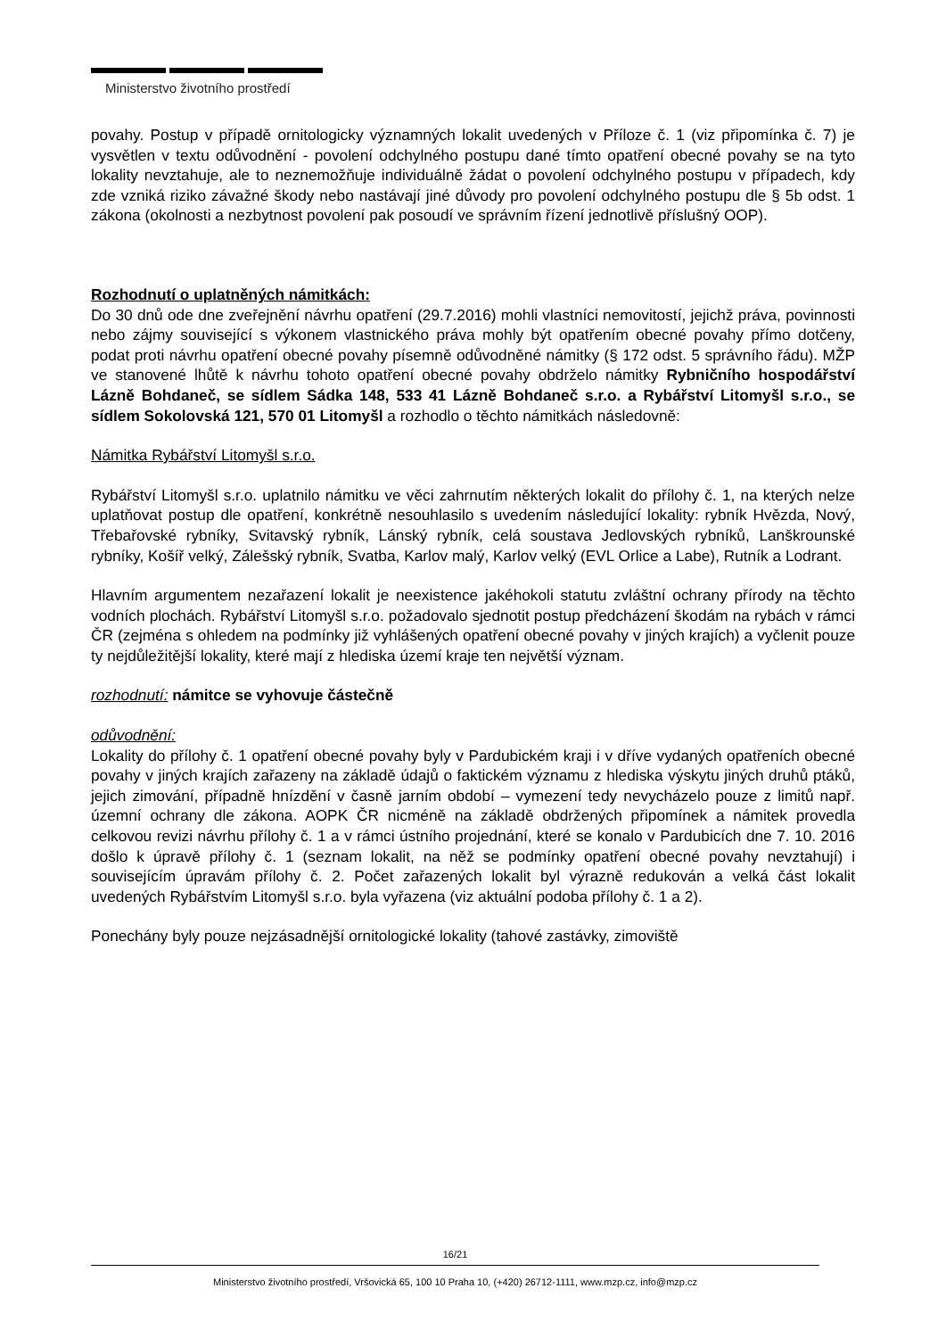Ministerstvo životního prostředí
povahy. Postup v případě ornitologicky významných lokalit uvedených v Příloze č. 1 (viz připomínka č. 7) je vysvětlen v textu odůvodnění - povolení odchylného postupu dané tímto opatření obecné povahy se na tyto lokality nevztahuje, ale to neznemožňuje individuálně žádat o povolení odchylného postupu v případech, kdy zde vzniká riziko závažné škody nebo nastávají jiné důvody pro povolení odchylného postupu dle § 5b odst. 1 zákona (okolnosti a nezbytnost povolení pak posoudí ve správním řízení jednotlivě příslušný OOP).
Rozhodnutí o uplatněných námitkách:
Do 30 dnů ode dne zveřejnění návrhu opatření (29.7.2016) mohli vlastníci nemovitostí, jejichž práva, povinnosti nebo zájmy související s výkonem vlastnického práva mohly být opatřením obecné povahy přímo dotčeny, podat proti návrhu opatření obecné povahy písemně odůvodněné námitky (§ 172 odst. 5 správního řádu). MŽP ve stanovené lhůtě k návrhu tohoto opatření obecné povahy obdrželo námitky Rybničního hospodářství Lázně Bohdaneč, se sídlem Sádka 148, 533 41 Lázně Bohdaneč s.r.o. a Rybářství Litomyšl s.r.o., se sídlem Sokolovská 121, 570 01 Litomyšl a rozhodlo o těchto námitkách následovně:
Námitka Rybářství Litomyšl s.r.o.
Rybářství Litomyšl s.r.o. uplatnilo námitku ve věci zahrnutím některých lokalit do přílohy č. 1, na kterých nelze uplatňovat postup dle opatření, konkrétně nesouhlasilo s uvedením následující lokality: rybník Hvězda, Nový, Třebařovské rybníky, Svitavský rybník, Lánský rybník, celá soustava Jedlovských rybníků, Lanškrounské rybníky, Košíř velký, Zálešský rybník, Svatba, Karlov malý, Karlov velký (EVL Orlice a Labe), Rutník a Lodrant.
Hlavním argumentem nezařazení lokalit je neexistence jakéhokoli statutu zvláštní ochrany přírody na těchto vodních plochách. Rybářství Litomyšl s.r.o. požadovalo sjednotit postup předcházení škodám na rybách v rámci ČR (zejména s ohledem na podmínky již vyhlášených opatření obecné povahy v jiných krajích) a vyčlenit pouze ty nejdůležitější lokality, které mají z hlediska území kraje ten největší význam.
rozhodnutí: námitce se vyhovuje částečně
odůvodnění:
Lokality do přílohy č. 1 opatření obecné povahy byly v Pardubickém kraji i v dříve vydaných opatřeních obecné povahy v jiných krajích zařazeny na základě údajů o faktickém významu z hlediska výskytu jiných druhů ptáků, jejich zimování, případně hnízdění v časně jarním období – vymezení tedy nevycházelo pouze z limitů např. územní ochrany dle zákona. AOPK ČR nicméně na základě obdržených připomínek a námitek provedla celkovou revizi návrhu přílohy č. 1 a v rámci ústního projednání, které se konalo v Pardubicích dne 7. 10. 2016 došlo k úpravě přílohy č. 1 (seznam lokalit, na něž se podmínky opatření obecné povahy nevztahují) i souvisejícím úpravám přílohy č. 2. Počet zařazených lokalit byl výrazně redukován a velká část lokalit uvedených Rybářstvím Litomyšl s.r.o. byla vyřazena (viz aktuální podoba přílohy č. 1 a 2).
Ponechány byly pouze nejzásadnější ornitologické lokality (tahové zastávky, zimoviště
16/21
Ministerstvo životního prostředí, Vršovická 65, 100 10 Praha 10, (+420) 26712-1111, www.mzp.cz, info@mzp.cz